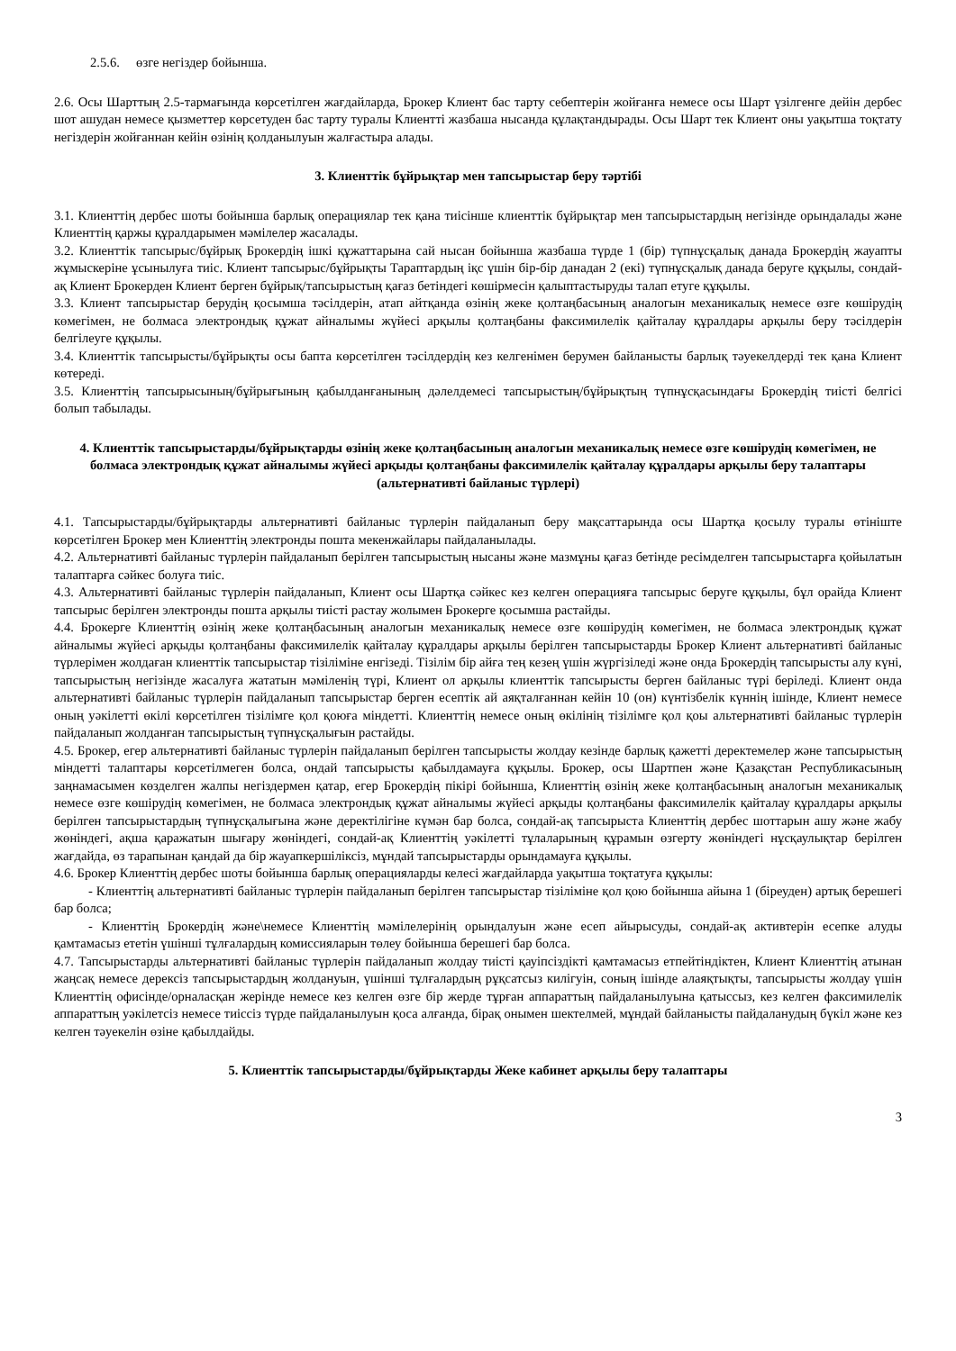2.5.6. өзге негіздер бойынша.
2.6. Осы Шарттың 2.5-тармағында көрсетілген жағдайларда, Брокер Клиент бас тарту себептерін жойғанға немесе осы Шарт үзілгенге дейін дербес шот ашудан немесе қызметтер көрсетуден бас тарту туралы Клиентті жазбаша нысанда құлақтандырады. Осы Шарт тек Клиент оны уақытша тоқтату негіздерін жойғаннан кейін өзінің қолданылуын жалғастыра алады.
3. Клиенттік бұйрықтар мен тапсырыстар беру тәртібі
3.1. Клиенттің дербес шоты бойынша барлық операциялар тек қана тиісінше клиенттік бұйрықтар мен тапсырыстардың негізінде орындалады және Клиенттің қаржы құралдарымен мәмілелер жасалады.
3.2. Клиенттік тапсырыс/бұйрық Брокердің ішкі құжаттарына сай нысан бойынша жазбаша түрде 1 (бір) түпнұсқалық данада Брокердің жауапты жұмыскеріне ұсынылуға тиіс. Клиент тапсырыс/бұйрықты Тараптардың іқс үшін бір-бір данадан 2 (екі) түпнұсқалық данада беруге құқылы, сондай-ақ Клиент Брокерден Клиент берген бұйрық/тапсырыстың қағаз бетіндегі көшірмесін қалыптастыруды талап етуге құқылы.
3.3. Клиент тапсырыстар берудің қосымша тәсілдерін, атап айтқанда өзінің жеке қолтаңбасының аналогын механикалық немесе өзге көшірудің көмегімен, не болмаса электрондық құжат айналымы жүйесі арқылы қолтаңбаны факсимилелік қайталау құралдары арқылы беру тәсілдерін белгілеуге құқылы.
3.4. Клиенттік тапсырысты/бұйрықты осы бапта көрсетілген тәсілдердің кез келгенімен берумен байланысты барлық тәуекелдерді тек қана Клиент көтереді.
3.5. Клиенттің тапсырысының/бұйрығының қабылданғанының дәлелдемесі тапсырыстың/бұйрықтың түпнұсқасындағы Брокердің тиісті белгісі болып табылады.
4. Клиенттік тапсырыстарды/бұйрықтарды өзінің жеке қолтаңбасының аналогын механикалық немесе өзге көшірудің көмегімен, не болмаса электрондық құжат айналымы жүйесі арқыды қолтаңбаны факсимилелік қайталау құралдары арқылы беру талаптары (альтернативті байланыс түрлері)
4.1. Тапсырыстарды/бұйрықтарды альтернативті байланыс түрлерін пайдаланып беру мақсаттарында осы Шартқа қосылу туралы өтініште көрсетілген Брокер мен Клиенттің электронды пошта мекенжайлары пайдаланылады.
4.2. Альтернативті байланыс түрлерін пайдаланып берілген тапсырыстың нысаны және мазмұны қағаз бетінде ресімделген тапсырыстарға қойылатын талаптарға сәйкес болуға тиіс.
4.3. Альтернативті байланыс түрлерін пайдаланып, Клиент осы Шартқа сәйкес кез келген операцияға тапсырыс беруге құқылы, бұл орайда Клиент тапсырыс берілген электронды пошта арқылы тиісті растау жолымен Брокерге қосымша растайды.
4.4. Брокерге Клиенттің өзінің жеке қолтаңбасының аналогын механикалық немесе өзге көшірудің көмегімен, не болмаса электрондық құжат айналымы жүйесі арқыды қолтаңбаны факсимилелік қайталау құралдары арқылы берілген тапсырыстарды Брокер Клиент альтернативті байланыс түрлерімен жолдаған клиенттік тапсырыстар тізіліміне енгізеді. Тізілім бір айға тең кезең үшін жүргізіледі және онда Брокердің тапсырысты алу күні, тапсырыстың негізінде жасалуға жататын мәміленің түрі, Клиент ол арқылы клиенттік тапсырысты берген байланыс түрі беріледі. Клиент онда альтернативті байланыс түрлерін пайдаланып тапсырыстар берген есептік ай аяқталғаннан кейін 10 (он) күнтізбелік күннің ішінде, Клиент немесе оның уәкілетті өкілі көрсетілген тізілімге қол қоюға міндетті. Клиенттің немесе оның өкілінің тізілімге қол қоы альтернативті байланыс түрлерін пайдаланып жолданған тапсырыстың түпнұсқалығын растайды.
4.5. Брокер, егер альтернативті байланыс түрлерін пайдаланып берілген тапсырысты жолдау кезінде барлық қажетті деректемелер және тапсырыстың міндетті талаптары көрсетілмеген болса, ондай тапсырысты қабылдамауға құқылы. Брокер, осы Шартпен және Қазақстан Республикасының заңнамасымен көзделген жалпы негіздермен қатар, егер Брокердің пікірі бойынша, Клиенттің өзінің жеке қолтаңбасының аналогын механикалық немесе өзге көшірудің көмегімен, не болмаса электрондық құжат айналымы жүйесі арқыды қолтаңбаны факсимилелік қайталау құралдары арқылы берілген тапсырыстардың түпнұсқалығына және деректілігіне күмән бар болса, сондай-ақ тапсырыста Клиенттің дербес шоттарын ашу және жабу жөніндегі, ақша қаражатын шығару жөніндегі, сондай-ақ Клиенттің уәкілетті тұлаларының құрамын өзгерту жөніндегі нұсқаулықтар берілген жағдайда, өз тарапынан қандай да бір жауапкершіліксіз, мұндай тапсырыстарды орындамауға құқылы.
4.6. Брокер Клиенттің дербес шоты бойынша барлық операцияларды келесі жағдайларда уақытша тоқтатуға құқылы:
- Клиенттің альтернативті байланыс түрлерін пайдаланып берілген тапсырыстар тізіліміне қол қою бойынша айына 1 (біреуден) артық берешегі бар болса;
- Клиенттің Брокердің және\немесе Клиенттің мәмілелерінің орындалуын және есеп айырысуды, сондай-ақ активтерін есепке алуды қамтамасыз ететін үшінші тұлғалардың комиссияларын төлеу бойынша берешегі бар болса.
4.7. Тапсырыстарды альтернативті байланыс түрлерін пайдаланып жолдау тиісті қауіпсіздікті қамтамасыз етпейтіндіктен, Клиент Клиенттің атынан жаңсақ немесе дерексіз тапсырыстардың жолдануын, үшінші тұлғалардың рұқсатсыз килігуін, соның ішінде алаяқтықты, тапсырысты жолдау үшін Клиенттің офисінде/орналасқан жерінде немесе кез келген өзге бір жерде тұрған аппараттың пайдаланылуына қатыссыз, кез келген факсимилелік аппараттың уәкілетсіз немесе тиіссіз түрде пайдаланылуын қоса алғанда, бірақ онымен шектелмей, мұндай байланысты пайдаланудың бүкіл және кез келген тәуекелін өзіне қабылдайды.
5. Клиенттік тапсырыстарды/бұйрықтарды Жеке кабинет арқылы беру талаптары
3